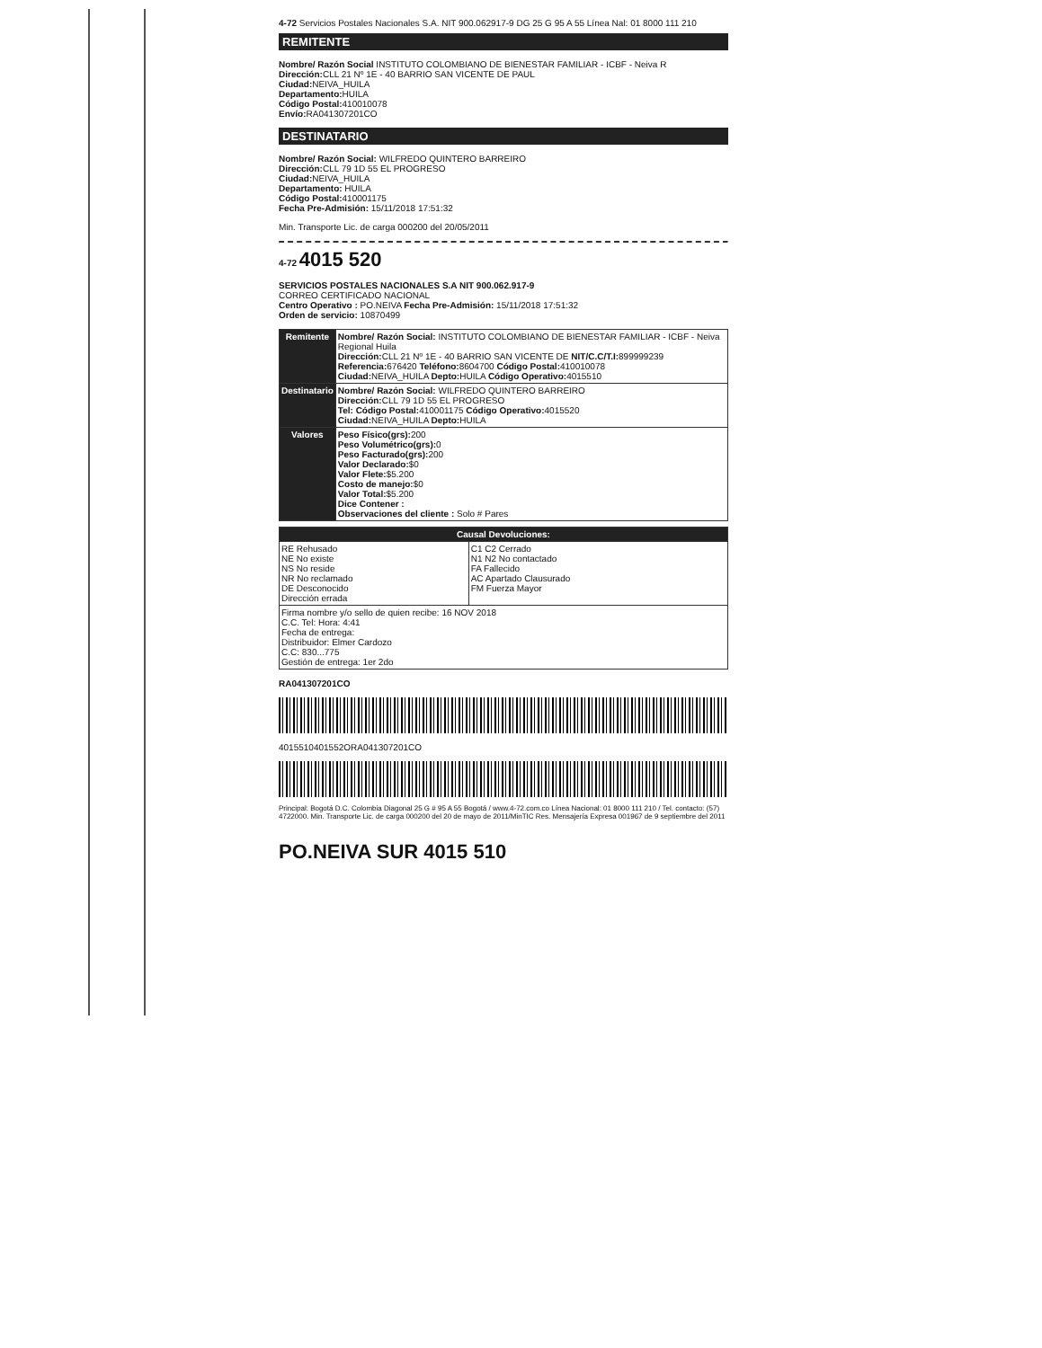4-72 Servicios Postales Nacionales S.A. NIT 900.062917-9 DG 25 G 95 A 55 Línea Nal: 01 8000 111 210
REMITENTE
Nombre/ Razón Social INSTITUTO COLOMBIANO DE BIENESTAR FAMILIAR - ICBF - Neiva R
Dirección: CLL 21 Nº 1E - 40 BARRIO SAN VICENTE DE PAUL
Ciudad: NEIVA_HUILA
Departamento: HUILA
Código Postal: 410010078
Envío: RA041307201CO
DESTINATARIO
Nombre/ Razón Social: WILFREDO QUINTERO BARREIRO
Dirección: CLL 79 1D 55 EL PROGRESO
Ciudad: NEIVA_HUILA
Departamento: HUILA
Código Postal: 410001175
Fecha Pre-Admisión: 15/11/2018 17:51:32
Min. Transporte Lic. de carga 000200 del 20/05/2011
4-72 4015 520
SERVICIOS POSTALES NACIONALES S.A NIT 900.062.917-9
CORREO CERTIFICADO NACIONAL
Centro Operativo : PO.NEIVA Fecha Pre-Admisión: 15/11/2018 17:51:32
Orden de servicio: 10870499
| Remitente | Nombre/ Razón Social: INSTITUTO COLOMBIANO DE BIENESTAR FAMILIAR - ICBF - Neiva Regional Huila Dirección: CLL 21 Nº 1E - 40 BARRIO SAN VICENTE DE NIT/C.C/T.I: 899999239 Referencia: 676420 Teléfono: 8604700 Código Postal: 410010078 Ciudad: NEIVA_HUILA Depto: HUILA Código Operativo: 4015510 |
| Destinatario | Nombre/ Razón Social: WILFREDO QUINTERO BARREIRO Dirección: CLL 79 1D 55 EL PROGRESO Tel: Código Postal: 410001175 Código Operativo: 4015520 Ciudad: NEIVA_HUILA Depto: HUILA |
| Valores | Peso Físico(grs): 200 Peso Volumétrico(grs): 0 Peso Facturado(grs): 200 Valor Declarado: $0 Valor Flete: $5.200 Costo de manejo: $0 Valor Total: $5.200 Dice Contener : Observaciones del cliente : Solo # Pares |
| Causal Devoluciones: | |
| --- | --- |
| RE Rehusado NE No existe NS No reside NR No reclamado DE Desconocido Dirección errada | C1 C2 Cerrado N1 N2 No contactado FA Fallecido AC Apartado Clausurado FM Fuerza Mayor |
| Firma nombre y/o sello de quien recibe: 16 NOV 2018 C.C. Tel: Hora: 4:41 Fecha de entrega: Distribuidor: Elmer Cardozo C.C: 830...775 Gestión de entrega: 1er 2do | |
RA041307201CO
4015510401552ORA041307201CO
Principal: Bogotá D.C. Colombia Diagonal 25 G # 95 A 55 Bogotá / www.4-72.com.co Línea Nacional: 01 8000 111 210 / Tel. contacto: (57) 4722000. Min. Transporte Lic. de carga 000200 del 20 de mayo de 2011/MinTIC Res. Mensajería Expresa 001967 de 9 septiembre del 2011
PO.NEIVA SUR 4015 510